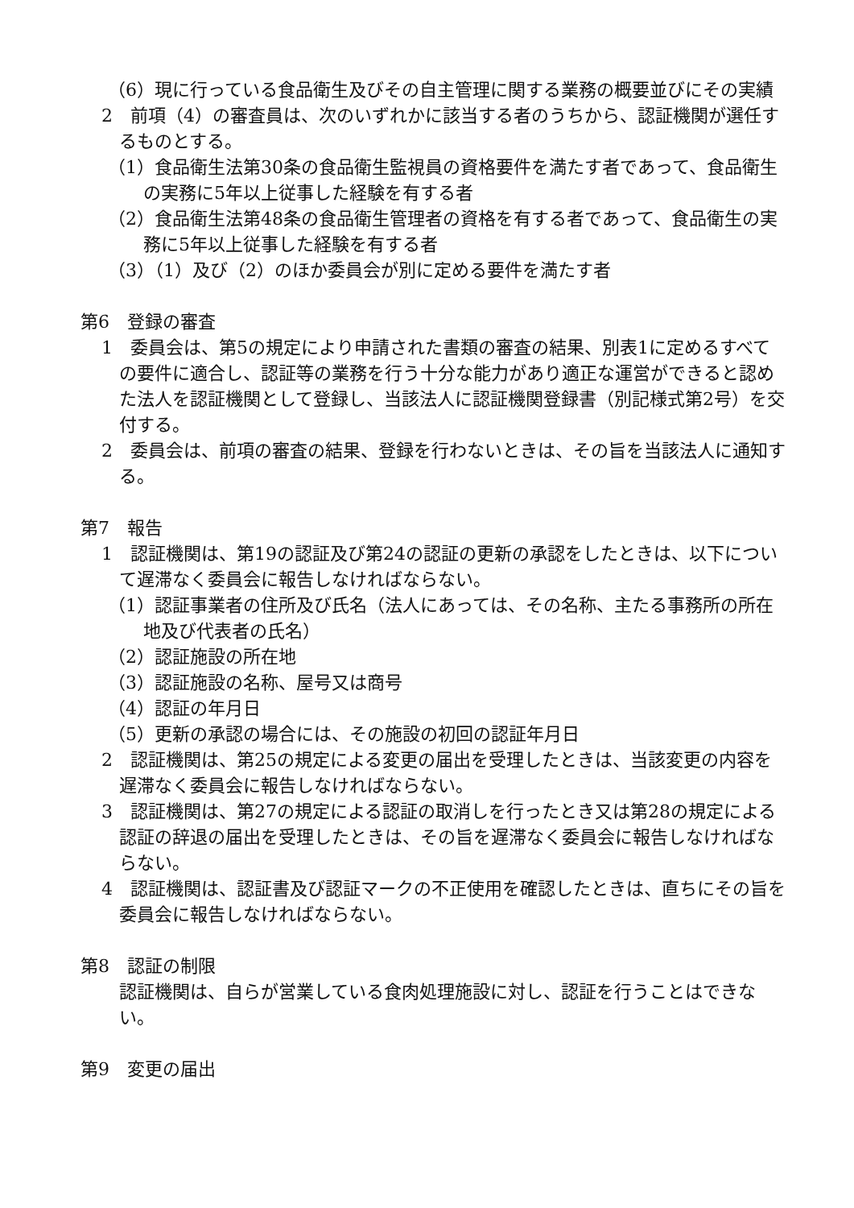（6）現に行っている食品衛生及びその自主管理に関する業務の概要並びにその実績
2　前項（4）の審査員は、次のいずれかに該当する者のうちから、認証機関が選任するものとする。
（1）食品衛生法第30条の食品衛生監視員の資格要件を満たす者であって、食品衛生の実務に5年以上従事した経験を有する者
（2）食品衛生法第48条の食品衛生管理者の資格を有する者であって、食品衛生の実務に5年以上従事した経験を有する者
（3）（1）及び（2）のほか委員会が別に定める要件を満たす者
第6　登録の審査
1　委員会は、第5の規定により申請された書類の審査の結果、別表1に定めるすべての要件に適合し、認証等の業務を行う十分な能力があり適正な運営ができると認めた法人を認証機関として登録し、当該法人に認証機関登録書（別記様式第2号）を交付する。
2　委員会は、前項の審査の結果、登録を行わないときは、その旨を当該法人に通知する。
第7　報告
1　認証機関は、第19の認証及び第24の認証の更新の承認をしたときは、以下について遅滞なく委員会に報告しなければならない。
（1）認証事業者の住所及び氏名（法人にあっては、その名称、主たる事務所の所在地及び代表者の氏名）
（2）認証施設の所在地
（3）認証施設の名称、屋号又は商号
（4）認証の年月日
（5）更新の承認の場合には、その施設の初回の認証年月日
2　認証機関は、第25の規定による変更の届出を受理したときは、当該変更の内容を遅滞なく委員会に報告しなければならない。
3　認証機関は、第27の規定による認証の取消しを行ったとき又は第28の規定による認証の辞退の届出を受理したときは、その旨を遅滞なく委員会に報告しなければならない。
4　認証機関は、認証書及び認証マークの不正使用を確認したときは、直ちにその旨を委員会に報告しなければならない。
第8　認証の制限
　認証機関は、自らが営業している食肉処理施設に対し、認証を行うことはできない。
第9　変更の届出